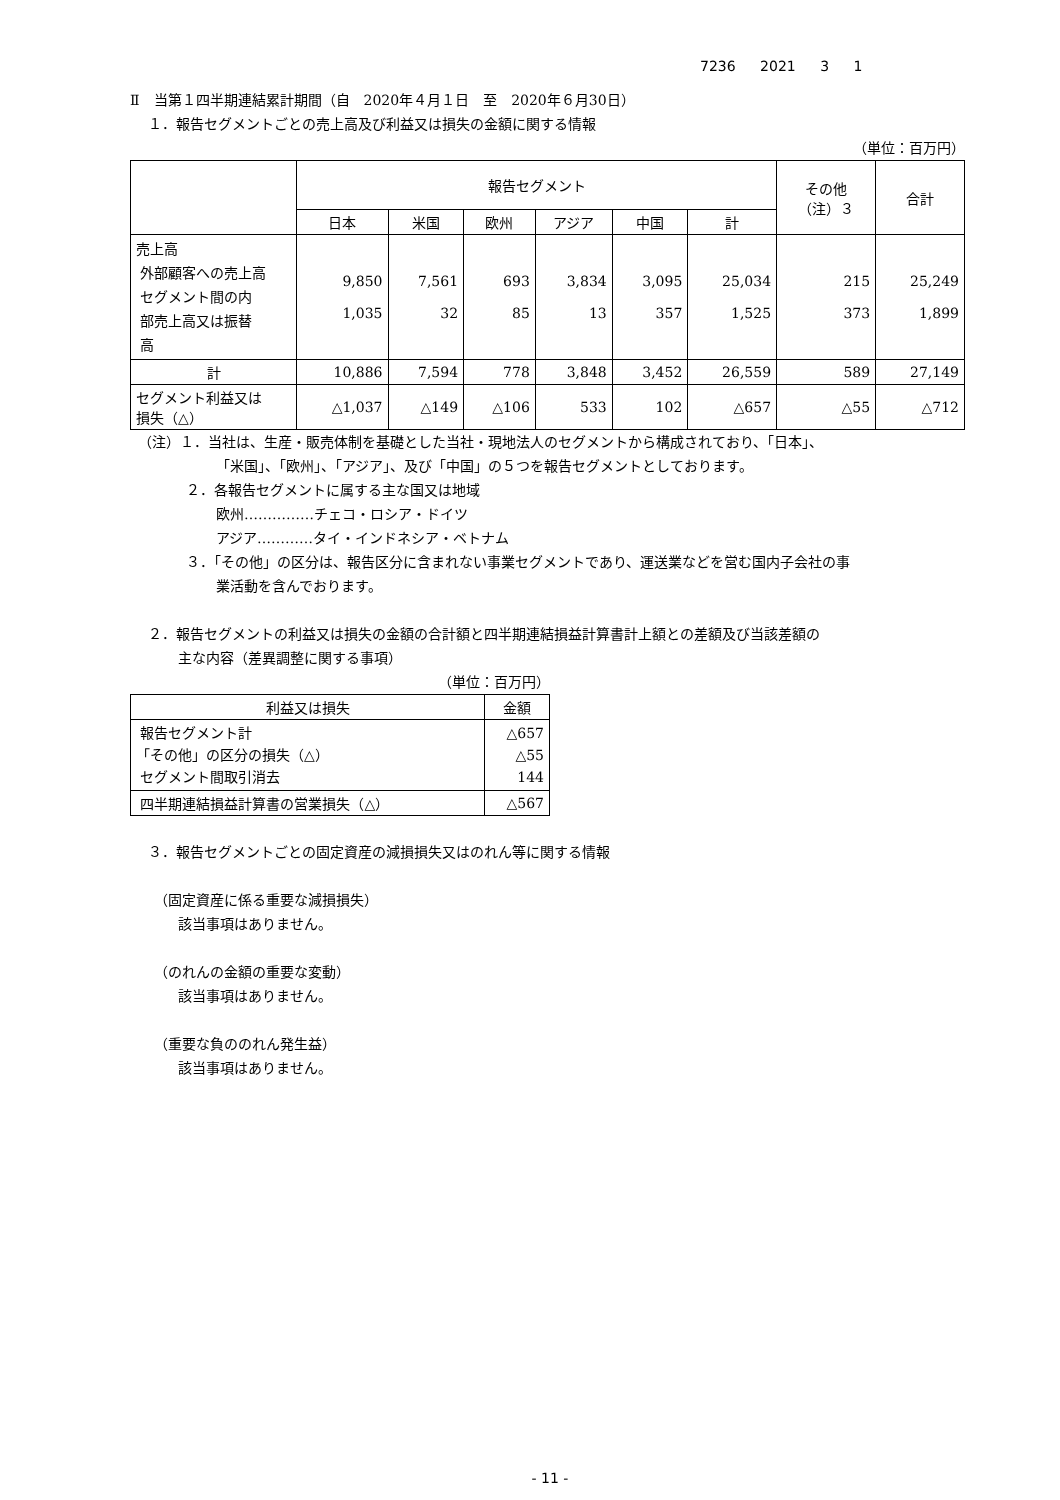7236 2021 3 1
Ⅱ　当第１四半期連結累計期間（自　2020年４月１日　至　2020年６月30日）
１．報告セグメントごとの売上高及び利益又は損失の金額に関する情報
（単位：百万円）
| | 報告セグメント | | | | | | その他 （注）３ | 合計 |
| --- | --- | --- | --- | --- | --- | --- | --- | --- |
| | 日本 | 米国 | 欧州 | アジア | 中国 | 計 | | |
| 売上高 外部顧客への売上高 セグメント間の内 部売上高又は振替 高 | 9,850 1,035 | 7,561 32 | 693 85 | 3,834 13 | 3,095 357 | 25,034 1,525 | 215 373 | 25,249 1,899 |
| 計 | 10,886 | 7,594 | 778 | 3,848 | 3,452 | 26,559 | 589 | 27,149 |
| セグメント利益又は 損失（△） | △1,037 | △149 | △106 | 533 | 102 | △657 | △55 | △712 |
（注）１．当社は、生産・販売体制を基礎とした当社・現地法人のセグメントから構成されており、「日本」、
「米国」、「欧州」、「アジア」、及び「中国」の５つを報告セグメントとしております。
２．各報告セグメントに属する主な国又は地域
欧州……………チェコ・ロシア・ドイツ
アジア…………タイ・インドネシア・ベトナム
３．「その他」の区分は、報告区分に含まれない事業セグメントであり、運送業などを営む国内子会社の事
業活動を含んでおります。
２．報告セグメントの利益又は損失の金額の合計額と四半期連結損益計算書計上額との差額及び当該差額の
主な内容（差異調整に関する事項）
（単位：百万円）
| 利益又は損失 | 金額 |
| --- | --- |
| 報告セグメント計 「その他」の区分の損失（△） セグメント間取引消去 | △657 △55 144 |
| 四半期連結損益計算書の営業損失（△） | △567 |
３．報告セグメントごとの固定資産の減損損失又はのれん等に関する情報
（固定資産に係る重要な減損損失）
該当事項はありません。
（のれんの金額の重要な変動）
該当事項はありません。
（重要な負ののれん発生益）
該当事項はありません。
- 11 -